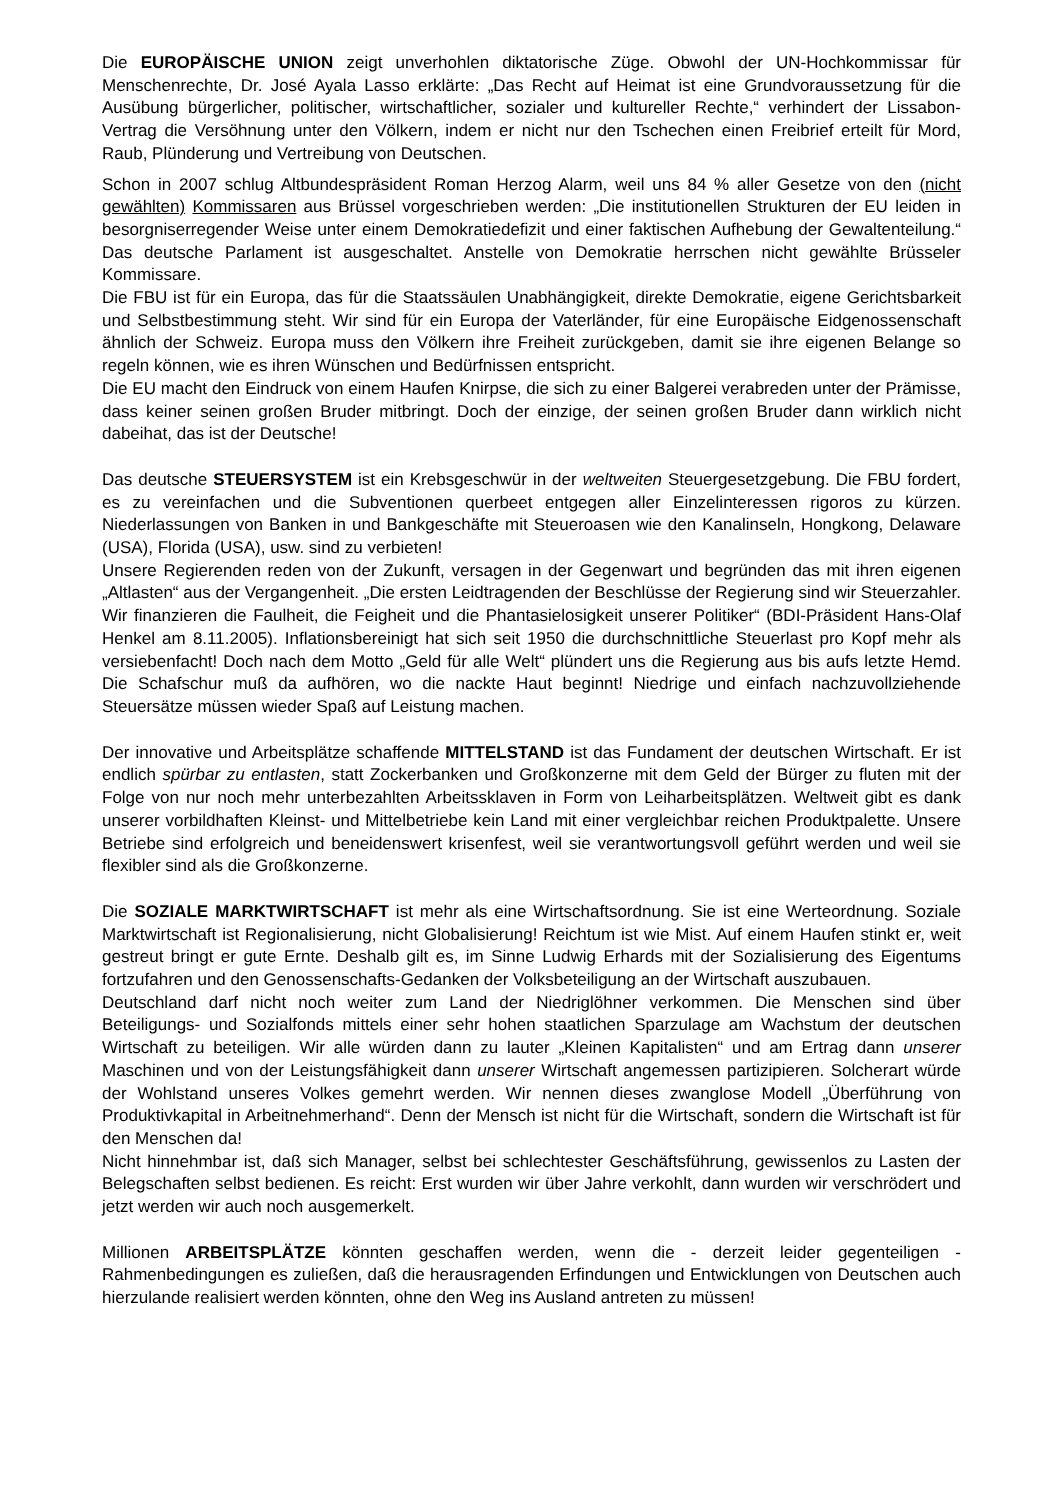Die EUROPÄISCHE UNION zeigt unverhohlen diktatorische Züge. Obwohl der UN-Hochkommissar für Menschenrechte, Dr. José Ayala Lasso erklärte: „Das Recht auf Heimat ist eine Grundvoraussetzung für die Ausübung bürgerlicher, politischer, wirtschaftlicher, sozialer und kultureller Rechte,“ verhindert der Lissabon-Vertrag die Versöhnung unter den Völkern, indem er nicht nur den Tschechen einen Freibrief erteilt für Mord, Raub, Plünderung und Vertreibung von Deutschen.
Schon in 2007 schlug Altbundespräsident Roman Herzog Alarm, weil uns 84 % aller Gesetze von den (nicht gewählten) Kommissaren aus Brüssel vorgeschrieben werden: „Die institutionellen Strukturen der EU leiden in besorgniserregender Weise unter einem Demokratiedefizit und einer faktischen Aufhebung der Gewaltenteilung.“ Das deutsche Parlament ist ausgeschaltet. Anstelle von Demokratie herrschen nicht gewählte Brüsseler Kommissare.
Die FBU ist für ein Europa, das für die Staatssäulen Unabhängigkeit, direkte Demokratie, eigene Gerichtsbarkeit und Selbstbestimmung steht. Wir sind für ein Europa der Vaterländer, für eine Europäische Eidgenossenschaft ähnlich der Schweiz. Europa muss den Völkern ihre Freiheit zurückgeben, damit sie ihre eigenen Belange so regeln können, wie es ihren Wünschen und Bedürfnissen entspricht.
Die EU macht den Eindruck von einem Haufen Knirpse, die sich zu einer Balgerei verabreden unter der Prämisse, dass keiner seinen großen Bruder mitbringt. Doch der einzige, der seinen großen Bruder dann wirklich nicht dabeihat, das ist der Deutsche!
Das deutsche STEUERSYSTEM ist ein Krebsgeschwür in der weltweiten Steuergesetzgebung. Die FBU fordert, es zu vereinfachen und die Subventionen querbeet entgegen aller Einzelinteressen rigoros zu kürzen. Niederlassungen von Banken in und Bankgeschäfte mit Steueroasen wie den Kanalinseln, Hongkong, Delaware (USA), Florida (USA), usw. sind zu verbieten!
Unsere Regierenden reden von der Zukunft, versagen in der Gegenwart und begründen das mit ihren eigenen „Altlasten“ aus der Vergangenheit. „Die ersten Leidtragenden der Beschlüsse der Regierung sind wir Steuerzahler. Wir finanzieren die Faulheit, die Feigheit und die Phantasielosigkeit unserer Politiker“ (BDI-Präsident Hans-Olaf Henkel am 8.11.2005). Inflationsbereinigt hat sich seit 1950 die durchschnittliche Steuerlast pro Kopf mehr als versiebenfacht! Doch nach dem Motto „Geld für alle Welt“ plündert uns die Regierung aus bis aufs letzte Hemd. Die Schafschur muß da aufhören, wo die nackte Haut beginnt! Niedrige und einfach nachzuvollziehende Steuersätze müssen wieder Spaß auf Leistung machen.
Der innovative und Arbeitsplätze schaffende MITTELSTAND ist das Fundament der deutschen Wirtschaft. Er ist endlich spürbar zu entlasten, statt Zockerbanken und Großkonzerne mit dem Geld der Bürger zu fluten mit der Folge von nur noch mehr unterbezahlten Arbeitssklaven in Form von Leiharbeitsplätzen. Weltweit gibt es dank unserer vorbildhaften Kleinst- und Mittelbetriebe kein Land mit einer vergleichbar reichen Produktpalette. Unsere Betriebe sind erfolgreich und beneidenswert krisenfest, weil sie verantwortungsvoll geführt werden und weil sie flexibler sind als die Großkonzerne.
Die SOZIALE MARKTWIRTSCHAFT ist mehr als eine Wirtschaftsordnung. Sie ist eine Werteordnung. Soziale Marktwirtschaft ist Regionalisierung, nicht Globalisierung! Reichtum ist wie Mist. Auf einem Haufen stinkt er, weit gestreut bringt er gute Ernte. Deshalb gilt es, im Sinne Ludwig Erhards mit der Sozialisierung des Eigentums fortzufahren und den Genossenschafts-Gedanken der Volksbeteiligung an der Wirtschaft auszubauen.
Deutschland darf nicht noch weiter zum Land der Niedriglöhner verkommen. Die Menschen sind über Beteiligungs- und Sozialfonds mittels einer sehr hohen staatlichen Sparzulage am Wachstum der deutschen Wirtschaft zu beteiligen. Wir alle würden dann zu lauter „Kleinen Kapitalisten“ und am Ertrag dann unserer Maschinen und von der Leistungsfähigkeit dann unserer Wirtschaft angemessen partizipieren. Solcherart würde der Wohlstand unseres Volkes gemehrt werden. Wir nennen dieses zwanglose Modell „Überführung von Produktivkapital in Arbeitnehmerhand“. Denn der Mensch ist nicht für die Wirtschaft, sondern die Wirtschaft ist für den Menschen da!
Nicht hinnehmbar ist, daß sich Manager, selbst bei schlechtester Geschäftsführung, gewissenlos zu Lasten der Belegschaften selbst bedienen. Es reicht: Erst wurden wir über Jahre verkohlt, dann wurden wir verschrödert und jetzt werden wir auch noch ausgemerkelt.
Millionen ARBEITSPLÄTZE könnten geschaffen werden, wenn die - derzeit leider gegenteiligen - Rahmenbedingungen es zuließen, daß die herausragenden Erfindungen und Entwicklungen von Deutschen auch hierzulande realisiert werden könnten, ohne den Weg ins Ausland antreten zu müssen!